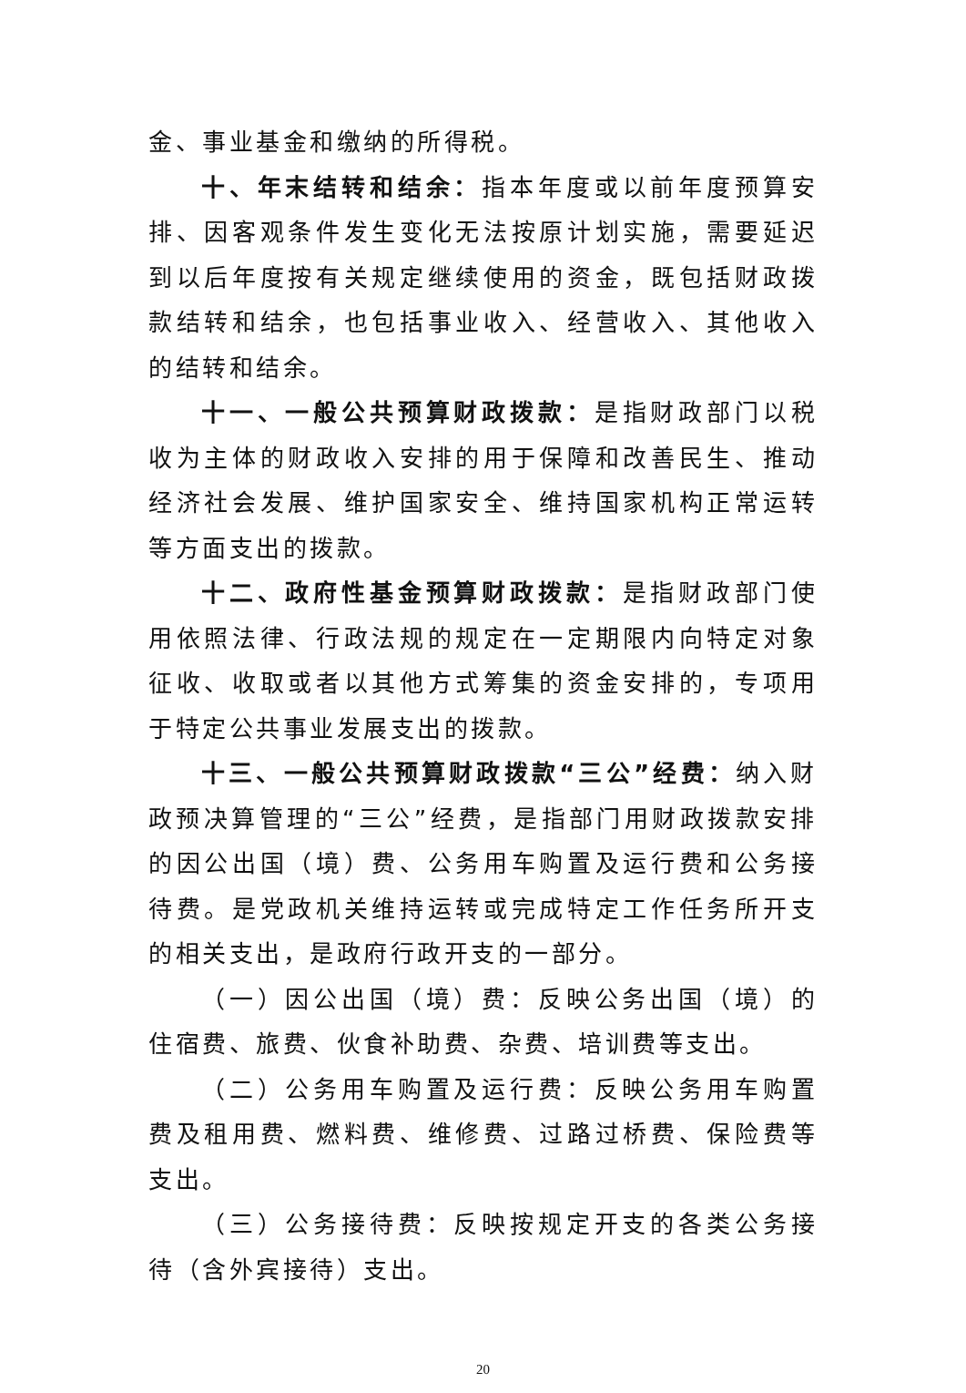金、事业基金和缴纳的所得税。
十、年末结转和结余：指本年度或以前年度预算安排、因客观条件发生变化无法按原计划实施，需要延迟到以后年度按有关规定继续使用的资金，既包括财政拨款结转和结余，也包括事业收入、经营收入、其他收入的结转和结余。
十一、一般公共预算财政拨款：是指财政部门以税收为主体的财政收入安排的用于保障和改善民生、推动经济社会发展、维护国家安全、维持国家机构正常运转等方面支出的拨款。
十二、政府性基金预算财政拨款：是指财政部门使用依照法律、行政法规的规定在一定期限内向特定对象征收、收取或者以其他方式筹集的资金安排的，专项用于特定公共事业发展支出的拨款。
十三、一般公共预算财政拨款“三公”经费：纳入财政预决算管理的“三公”经费，是指部门用财政拨款安排的因公出国（境）费、公务用车购置及运行费和公务接待费。是党政机关维持运转或完成特定工作任务所开支的相关支出，是政府行政开支的一部分。
（一）因公出国（境）费：反映公务出国（境）的住宿费、旅费、伙食补助费、杂费、培训费等支出。
（二）公务用车购置及运行费：反映公务用车购置费及租用费、燃料费、维修费、过路过桥费、保险费等支出。
（三）公务接待费：反映按规定开支的各类公务接待（含外宾接待）支出。
20